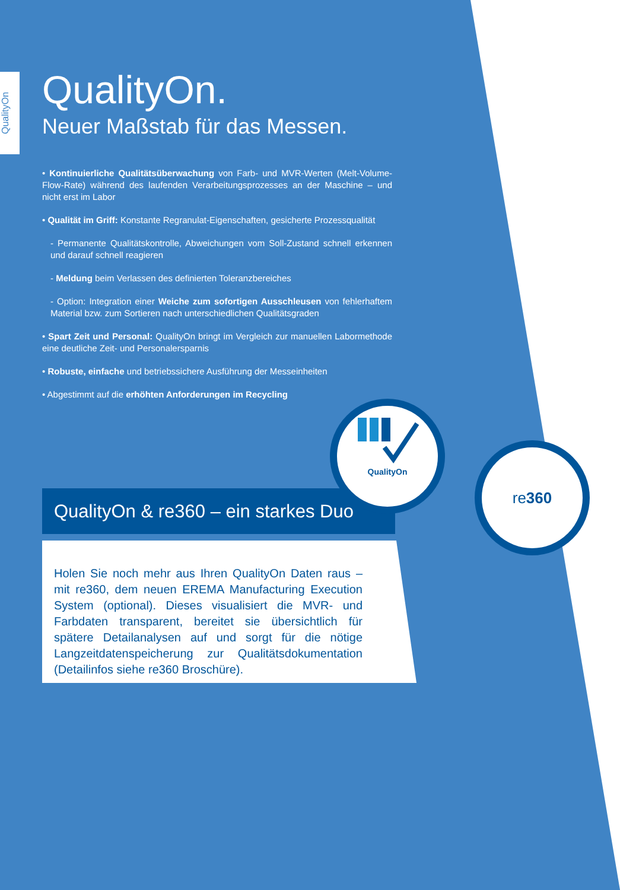QualityOn
QualityOn.
Neuer Maßstab für das Messen.
• Kontinuierliche Qualitätsüberwachung von Farb- und MVR-Werten (Melt-Volume-Flow-Rate) während des laufenden Verarbeitungsprozesses an der Maschine – und nicht erst im Labor
• Qualität im Griff: Konstante Regranulat-Eigenschaften, gesicherte Prozessqualität
- Permanente Qualitätskontrolle, Abweichungen vom Soll-Zustand schnell erkennen und darauf schnell reagieren
- Meldung beim Verlassen des definierten Toleranzbereiches
- Option: Integration einer Weiche zum sofortigen Ausschleusen von fehler­haftem Material bzw. zum Sortieren nach unterschiedlichen Qualitätsgraden
• Spart Zeit und Personal: QualityOn bringt im Vergleich zur manuellen Labor­methode eine deutliche Zeit- und Personalersparnis
• Robuste, einfache und betriebssichere Ausführung der Messeinheiten
• Abgestimmt auf die erhöhten Anforderungen im Recycling
QualityOn & re360 – ein starkes Duo
Holen Sie noch mehr aus Ihren QualityOn Daten raus – mit re360, dem neuen EREMA Manufacturing Execution System (optional). Dieses visualisiert die MVR- und Farbdaten trans­parent, bereitet sie übersichtlich für spätere Detailanalysen auf und sorgt für die nötige Langzeitdatenspeicherung zur Qualitätsdokumentation (Detailinfos siehe re360 Broschüre).
QualityOn
re360